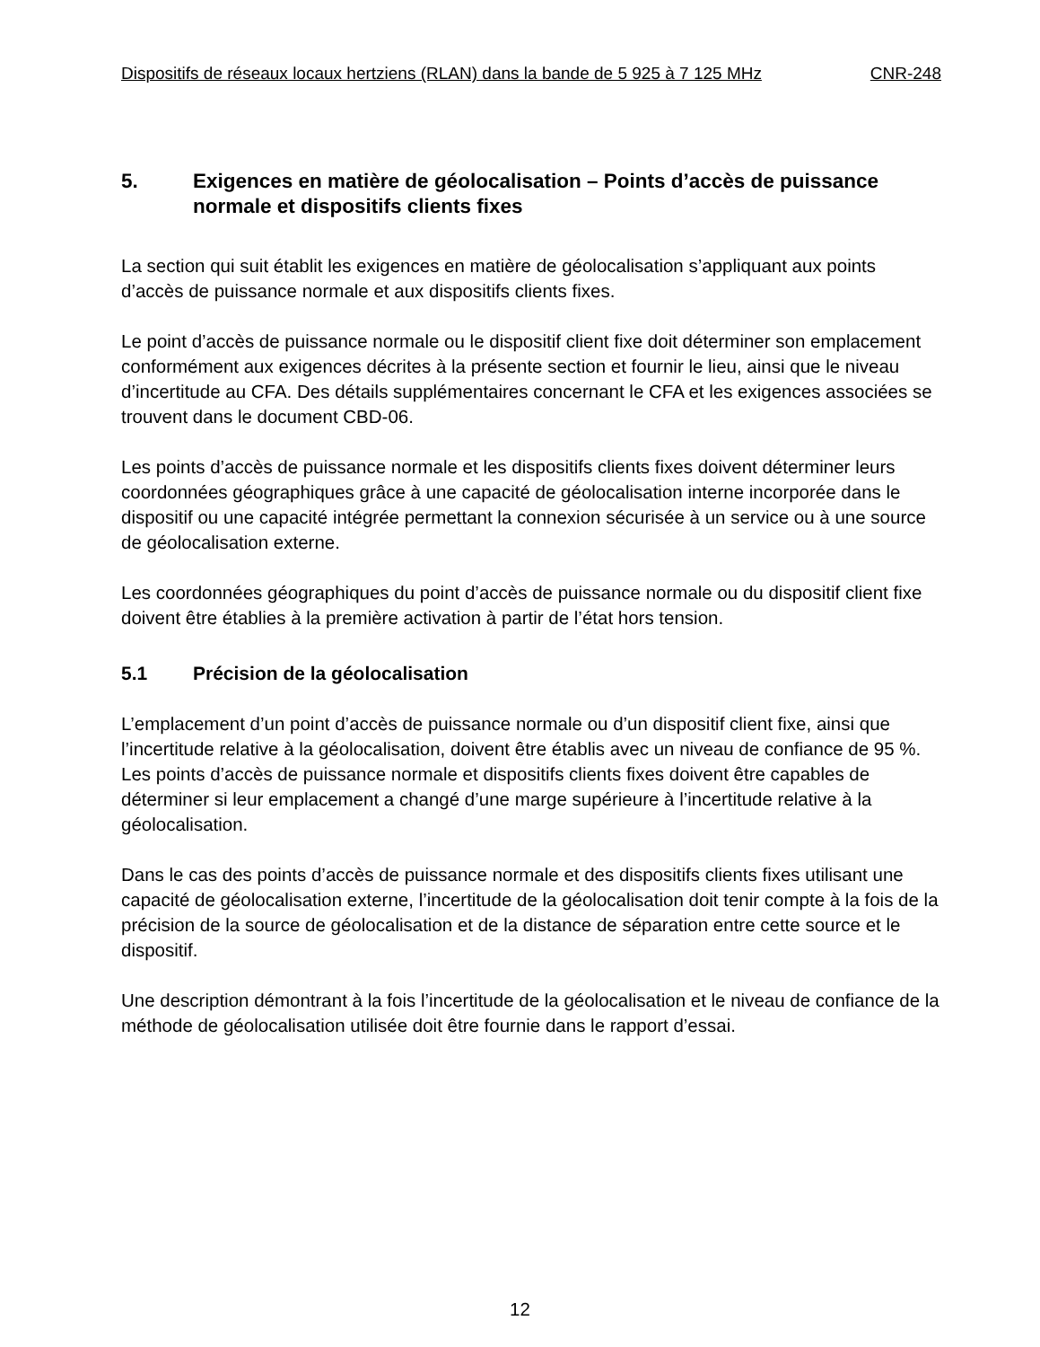Dispositifs de réseaux locaux hertziens (RLAN) dans la bande de 5 925 à 7 125 MHz CNR-248
5. Exigences en matière de géolocalisation – Points d’accès de puissance normale et dispositifs clients fixes
La section qui suit établit les exigences en matière de géolocalisation s’appliquant aux points d’accès de puissance normale et aux dispositifs clients fixes.
Le point d’accès de puissance normale ou le dispositif client fixe doit déterminer son emplacement conformément aux exigences décrites à la présente section et fournir le lieu, ainsi que le niveau d’incertitude au CFA. Des détails supplémentaires concernant le CFA et les exigences associées se trouvent dans le document CBD-06.
Les points d’accès de puissance normale et les dispositifs clients fixes doivent déterminer leurs coordonnées géographiques grâce à une capacité de géolocalisation interne incorporée dans le dispositif ou une capacité intégrée permettant la connexion sécurisée à un service ou à une source de géolocalisation externe.
Les coordonnées géographiques du point d’accès de puissance normale ou du dispositif client fixe doivent être établies à la première activation à partir de l’état hors tension.
5.1 Précision de la géolocalisation
L’emplacement d’un point d’accès de puissance normale ou d’un dispositif client fixe, ainsi que l’incertitude relative à la géolocalisation, doivent être établis avec un niveau de confiance de 95 %. Les points d’accès de puissance normale et dispositifs clients fixes doivent être capables de déterminer si leur emplacement a changé d’une marge supérieure à l’incertitude relative à la géolocalisation.
Dans le cas des points d’accès de puissance normale et des dispositifs clients fixes utilisant une capacité de géolocalisation externe, l’incertitude de la géolocalisation doit tenir compte à la fois de la précision de la source de géolocalisation et de la distance de séparation entre cette source et le dispositif.
Une description démontrant à la fois l’incertitude de la géolocalisation et le niveau de confiance de la méthode de géolocalisation utilisée doit être fournie dans le rapport d’essai.
12